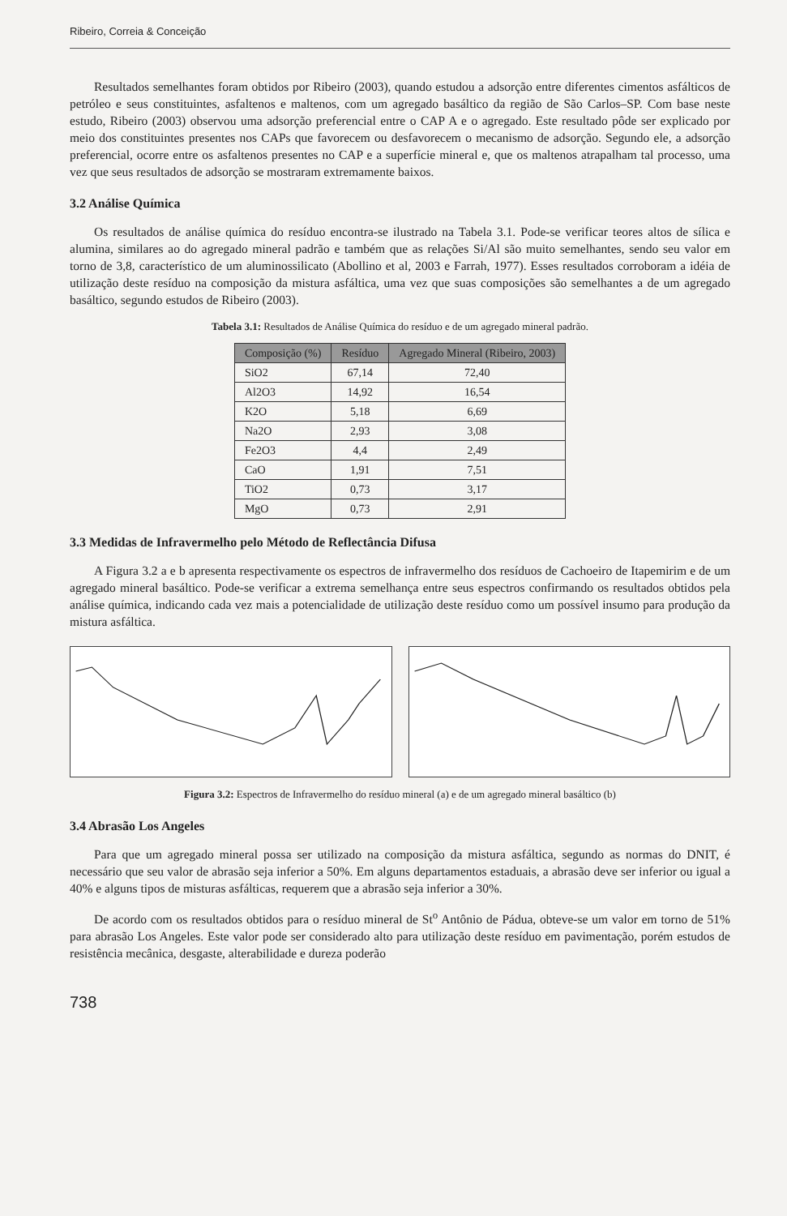Ribeiro, Correia & Conceição
Resultados semelhantes foram obtidos por Ribeiro (2003), quando estudou a adsorção entre diferentes cimentos asfálticos de petróleo e seus constituintes, asfaltenos e maltenos, com um agregado basáltico da região de São Carlos–SP. Com base neste estudo, Ribeiro (2003) observou uma adsorção preferencial entre o CAP A e o agregado. Este resultado pôde ser explicado por meio dos constituintes presentes nos CAPs que favorecem ou desfavorecem o mecanismo de adsorção. Segundo ele, a adsorção preferencial, ocorre entre os asfaltenos presentes no CAP e a superfície mineral e, que os maltenos atrapalham tal processo, uma vez que seus resultados de adsorção se mostraram extremamente baixos.
3.2 Análise Química
Os resultados de análise química do resíduo encontra-se ilustrado na Tabela 3.1. Pode-se verificar teores altos de sílica e alumina, similares ao do agregado mineral padrão e também que as relações Si/Al são muito semelhantes, sendo seu valor em torno de 3,8, característico de um aluminossilicato (Abollino et al, 2003 e Farrah, 1977). Esses resultados corroboram a idéia de utilização deste resíduo na composição da mistura asfáltica, uma vez que suas composições são semelhantes a de um agregado basáltico, segundo estudos de Ribeiro (2003).
Tabela 3.1: Resultados de Análise Química do resíduo e de um agregado mineral padrão.
| Composição (%) | Resíduo | Agregado Mineral (Ribeiro, 2003) |
| --- | --- | --- |
| SiO2 | 67,14 | 72,40 |
| Al2O3 | 14,92 | 16,54 |
| K2O | 5,18 | 6,69 |
| Na2O | 2,93 | 3,08 |
| Fe2O3 | 4,4 | 2,49 |
| CaO | 1,91 | 7,51 |
| TiO2 | 0,73 | 3,17 |
| MgO | 0,73 | 2,91 |
3.3 Medidas de Infravermelho pelo Método de Reflectância Difusa
A Figura 3.2 a e b apresenta respectivamente os espectros de infravermelho dos resíduos de Cachoeiro de Itapemirim e de um agregado mineral basáltico. Pode-se verificar a extrema semelhança entre seus espectros confirmando os resultados obtidos pela análise química, indicando cada vez mais a potencialidade de utilização deste resíduo como um possível insumo para produção da mistura asfáltica.
Figura 3.2: Espectros de Infravermelho do resíduo mineral (a) e de um agregado mineral basáltico (b)
3.4 Abrasão Los Angeles
Para que um agregado mineral possa ser utilizado na composição da mistura asfáltica, segundo as normas do DNIT, é necessário que seu valor de abrasão seja inferior a 50%. Em alguns departamentos estaduais, a abrasão deve ser inferior ou igual a 40% e alguns tipos de misturas asfálticas, requerem que a abrasão seja inferior a 30%.
De acordo com os resultados obtidos para o resíduo mineral de St<sup>o</sup> Antônio de Pádua, obteve-se um valor em torno de 51% para abrasão Los Angeles. Este valor pode ser considerado alto para utilização deste resíduo em pavimentação, porém estudos de resistência mecânica, desgaste, alterabilidade e dureza poderão
738